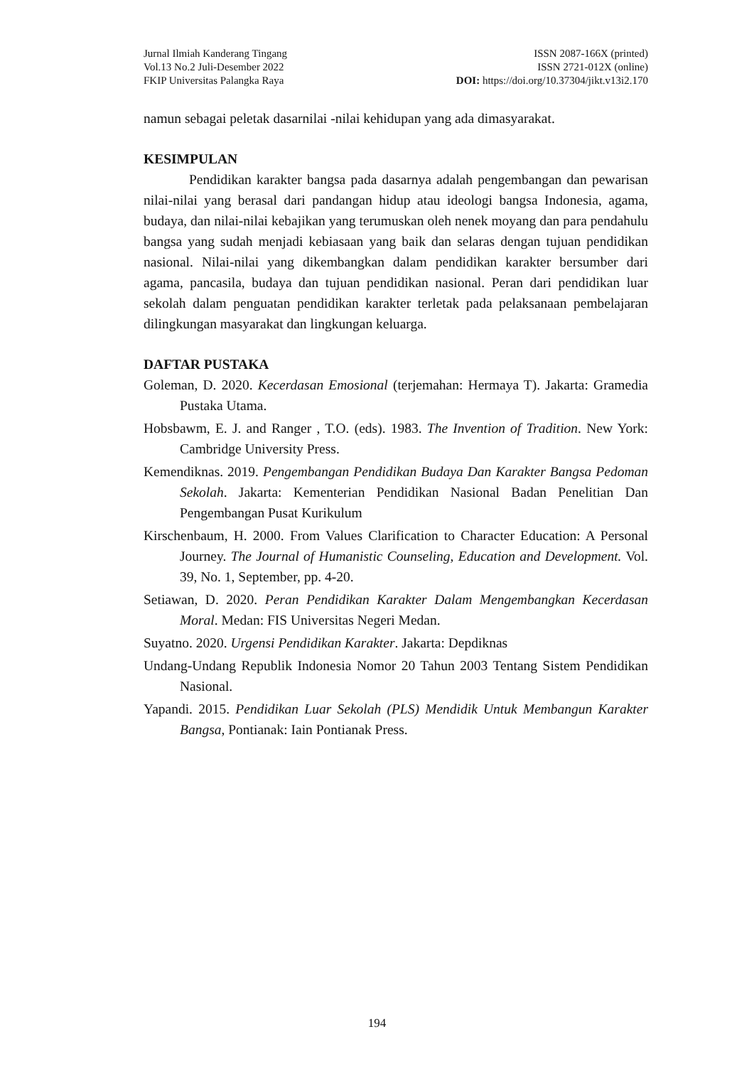Jurnal Ilmiah Kanderang Tingang
Vol.13 No.2 Juli-Desember 2022
FKIP Universitas Palangka Raya
ISSN 2087-166X (printed)
ISSN 2721-012X (online)
DOI: https://doi.org/10.37304/jikt.v13i2.170
namun sebagai peletak dasarnilai -nilai kehidupan yang ada dimasyarakat.
KESIMPULAN
Pendidikan karakter bangsa pada dasarnya adalah pengembangan dan pewarisan nilai-nilai yang berasal dari pandangan hidup atau ideologi bangsa Indonesia, agama, budaya, dan nilai-nilai kebajikan yang terumuskan oleh nenek moyang dan para pendahulu bangsa yang sudah menjadi kebiasaan yang baik dan selaras dengan tujuan pendidikan nasional. Nilai-nilai yang dikembangkan dalam pendidikan karakter bersumber dari agama, pancasila, budaya dan tujuan pendidikan nasional. Peran dari pendidikan luar sekolah dalam penguatan pendidikan karakter terletak pada pelaksanaan pembelajaran dilingkungan masyarakat dan lingkungan keluarga.
DAFTAR PUSTAKA
Goleman, D. 2020. Kecerdasan Emosional (terjemahan: Hermaya T). Jakarta: Gramedia Pustaka Utama.
Hobsbawm, E. J. and Ranger , T.O. (eds). 1983. The Invention of Tradition. New York: Cambridge University Press.
Kemendiknas. 2019. Pengembangan Pendidikan Budaya Dan Karakter Bangsa Pedoman Sekolah. Jakarta: Kementerian Pendidikan Nasional Badan Penelitian Dan Pengembangan Pusat Kurikulum
Kirschenbaum, H. 2000. From Values Clarification to Character Education: A Personal Journey. The Journal of Humanistic Counseling, Education and Development. Vol. 39, No. 1, September, pp. 4-20.
Setiawan, D. 2020. Peran Pendidikan Karakter Dalam Mengembangkan Kecerdasan Moral. Medan: FIS Universitas Negeri Medan.
Suyatno. 2020. Urgensi Pendidikan Karakter. Jakarta: Depdiknas
Undang-Undang Republik Indonesia Nomor 20 Tahun 2003 Tentang Sistem Pendidikan Nasional.
Yapandi. 2015. Pendidikan Luar Sekolah (PLS) Mendidik Untuk Membangun Karakter Bangsa, Pontianak: Iain Pontianak Press.
194